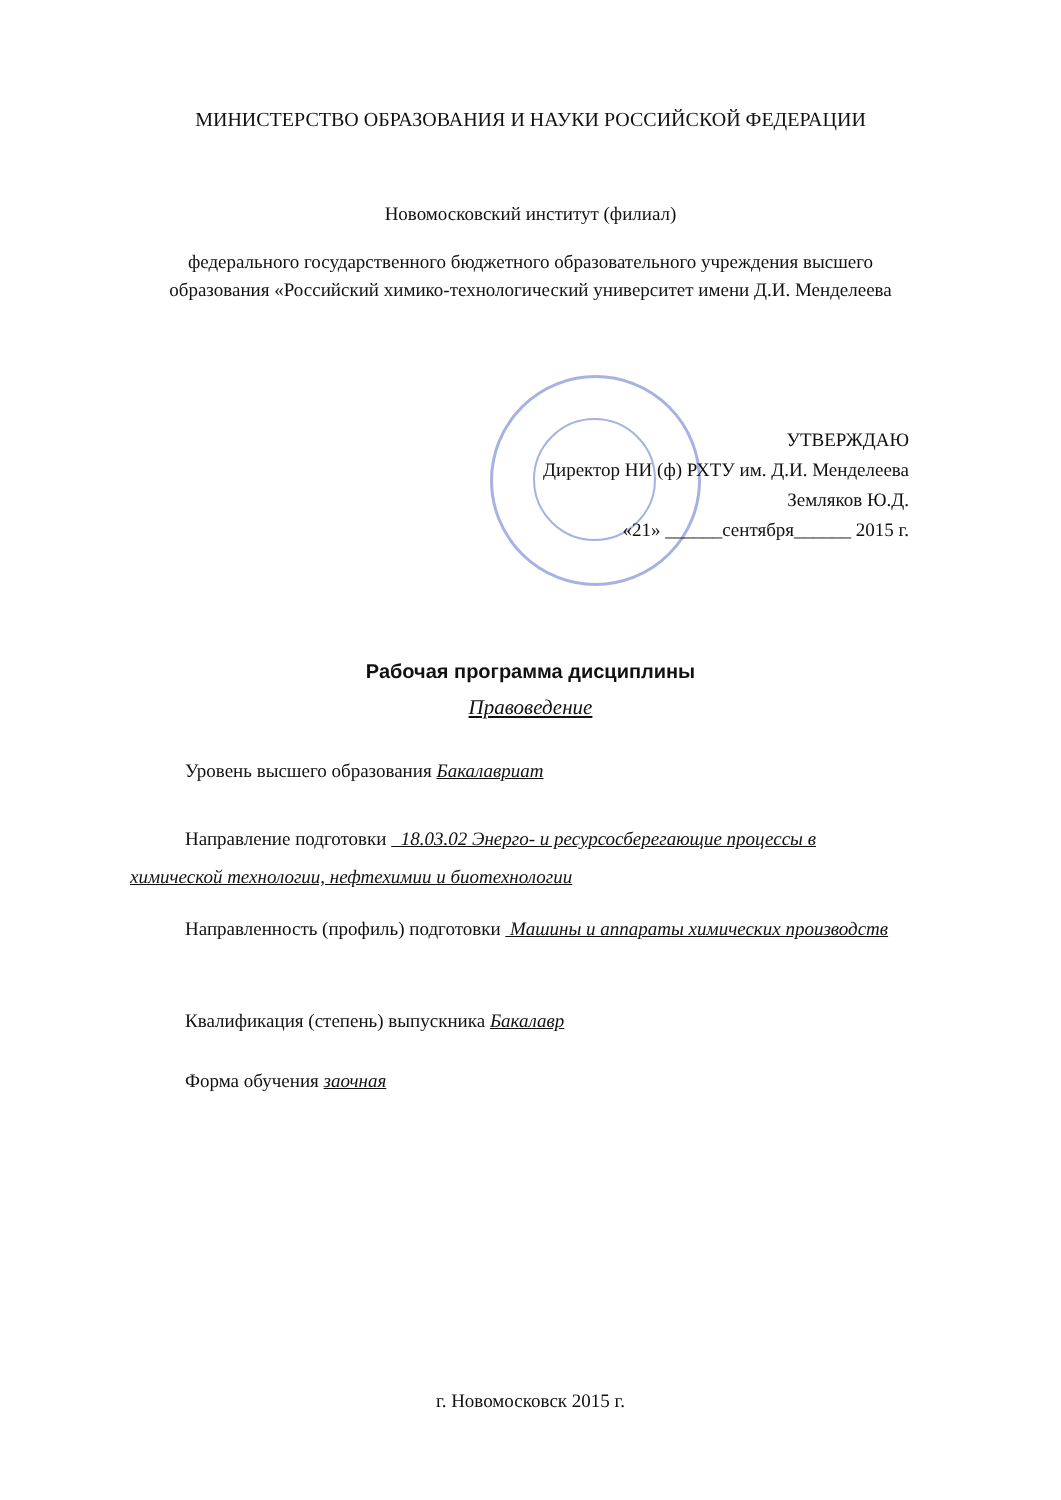МИНИСТЕРСТВО ОБРАЗОВАНИЯ И НАУКИ РОССИЙСКОЙ ФЕДЕРАЦИИ
Новомосковский институт (филиал)
федерального государственного бюджетного образовательного учреждения высшего
образования «Российский химико-технологический университет имени Д.И. Менделеева
УТВЕРЖДАЮ
Директор НИ (ф) РХТУ им. Д.И. Менделеева
Земляков Ю.Д.
«21» ______сентября______ 2015 г.
Рабочая программа дисциплины
Правоведение
Уровень высшего образования Бакалавриат
Направление подготовки 18.03.02 Энерго- и ресурсосберегающие процессы в химической технологии, нефтехимии и биотехнологии
Направленность (профиль) подготовки Машины и аппараты химических производств
Квалификация (степень) выпускника Бакалавр
Форма обучения заочная
г. Новомосковск 2015 г.